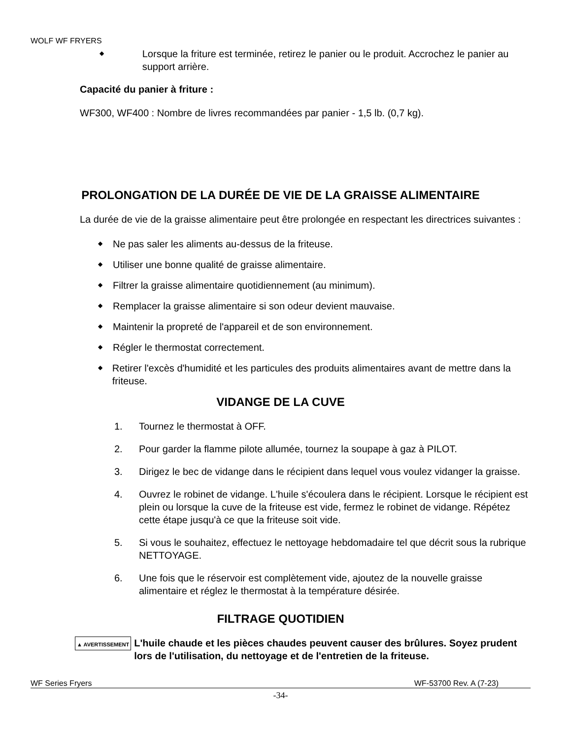WOLF WF FRYERS
◆
Lorsque la friture est terminée, retirez le panier ou le produit. Accrochez le panier au support arrière.
Capacité du panier à friture :
WF300, WF400 : Nombre de livres recommandées par panier - 1,5 lb. (0,7 kg).
PROLONGATION DE LA DURÉE DE VIE DE LA GRAISSE ALIMENTAIRE
La durée de vie de la graisse alimentaire peut être prolongée en respectant les directrices suivantes :
◆
Ne pas saler les aliments au-dessus de la friteuse.
◆
Utiliser une bonne qualité de graisse alimentaire.
◆
Filtrer la graisse alimentaire quotidiennement (au minimum).
◆
Remplacer la graisse alimentaire si son odeur devient mauvaise.
◆
Maintenir la propreté de l'appareil et de son environnement.
◆
Régler le thermostat correctement.
◆
Retirer l'excès d'humidité et les particules des produits alimentaires avant de mettre dans la friteuse.
VIDANGE DE LA CUVE
1. Tournez le thermostat à OFF.
2. Pour garder la flamme pilote allumée, tournez la soupape à gaz à PILOT.
3. Dirigez le bec de vidange dans le récipient dans lequel vous voulez vidanger la graisse.
4. Ouvrez le robinet de vidange. L'huile s'écoulera dans le récipient. Lorsque le récipient est plein ou lorsque la cuve de la friteuse est vide, fermez le robinet de vidange. Répétez cette étape jusqu'à ce que la friteuse soit vide.
5. Si vous le souhaitez, effectuez le nettoyage hebdomadaire tel que décrit sous la rubrique NETTOYAGE.
6. Une fois que le réservoir est complètement vide, ajoutez de la nouvelle graisse alimentaire et réglez le thermostat à la température désirée.
FILTRAGE QUOTIDIEN
▲ AVERTISSEMENT L'huile chaude et les pièces chaudes peuvent causer des brûlures. Soyez prudent lors de l'utilisation, du nettoyage et de l'entretien de la friteuse.
WF Series Fryers WF-53700 Rev. A (7-23)
-34-